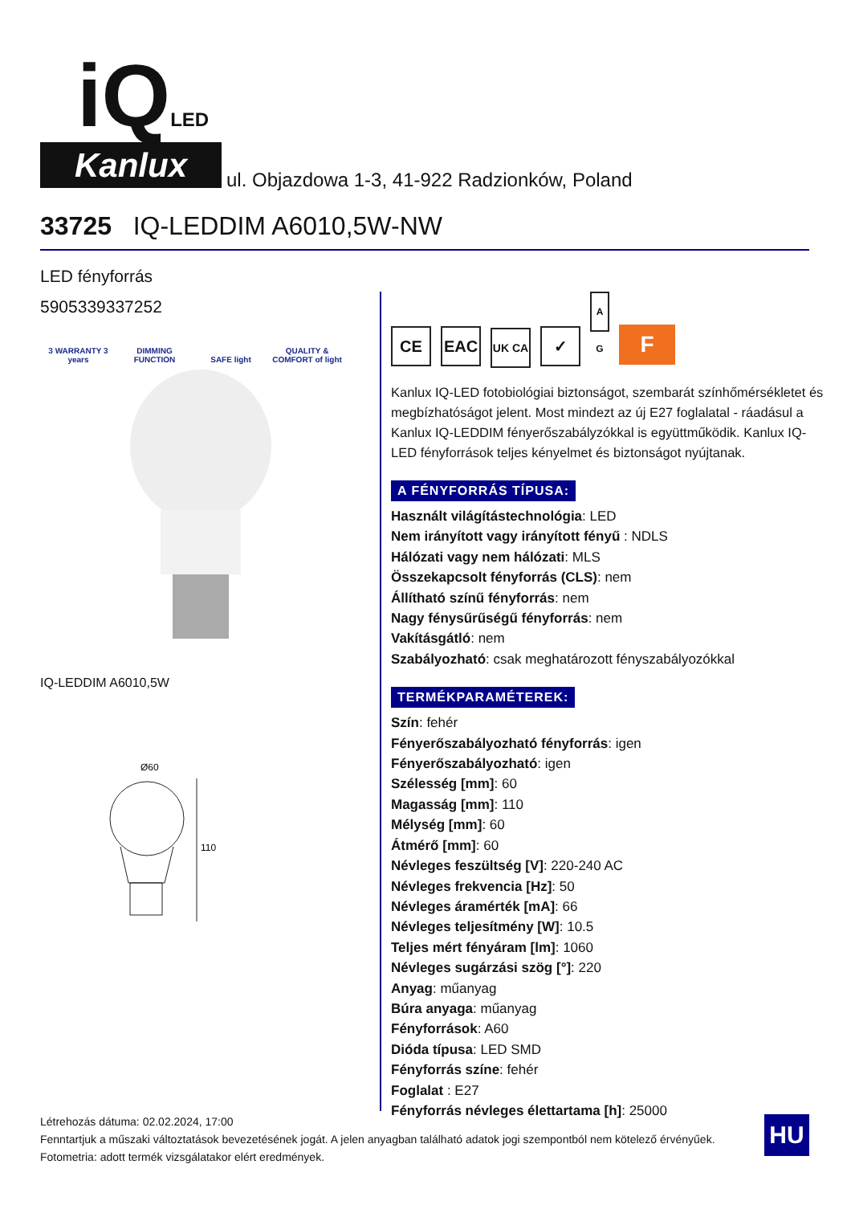iQLED
Kanlux
ul. Objazdowa 1-3, 41-922 Radzionków, Poland
33725 IQ-LEDDIM A6010,5W-NW
LED fényforrás
5905339337252
3 WARRANTY 3 years DIMMING FUNCTION SAFE light QUALITY & COMFORT of light
IQ-LEDDIM A6010,5W
Ø60
110
CE EAC UK CA ✓ A G F
Kanlux IQ-LED fotobiológiai biztonságot, szembarát színhőmérsékletet és megbízhatóságot jelent. Most mindezt az új E27 foglalatal - ráadásul a Kanlux IQ-LEDDIM fényerőszabályzókkal is együttműködik. Kanlux IQ-LED fényforrások teljes kényelmet és biztonságot nyújtanak.
A FÉNYFORRÁS TÍPUSA:
Használt világítástechnológia: LED
Nem irányított vagy irányított fényű : NDLS
Hálózati vagy nem hálózati: MLS
Összekapcsolt fényforrás (CLS): nem
Állítható színű fényforrás: nem
Nagy fénysűrűségű fényforrás: nem
Vakításgátló: nem
Szabályozható: csak meghatározott fényszabályozókkal
TERMÉKPARAMÉTEREK:
Szín: fehér
Fényerőszabályozható fényforrás: igen
Fényerőszabályozható: igen
Szélesség [mm]: 60
Magasság [mm]: 110
Mélység [mm]: 60
Átmérő [mm]: 60
Névleges feszültség [V]: 220-240 AC
Névleges frekvencia [Hz]: 50
Névleges áramérték [mA]: 66
Névleges teljesítmény [W]: 10.5
Teljes mért fényáram [lm]: 1060
Névleges sugárzási szög [°]: 220
Anyag: műanyag
Búra anyaga: műanyag
Fényforrások: A60
Dióda típusa: LED SMD
Fényforrás színe: fehér
Foglalat : E27
Fényforrás névleges élettartama [h]: 25000
Létrehozás dátuma: 02.02.2024, 17:00
Fenntartjuk a műszaki változtatások bevezetésének jogát. A jelen anyagban található adatok jogi szempontból nem kötelező érvényűek.
Fotometria: adott termék vizsgálatakor elért eredmények.
HU